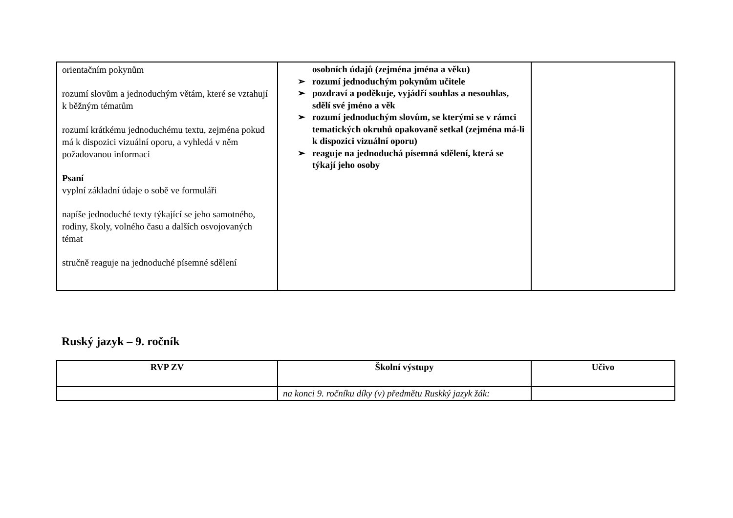| orientačním pokynům rozumí slovům a jednoduchým větám, které se vztahují k běžným tématům rozumí krátkému jednoduchému textu, zejména pokud má k dispozici vizuální oporu, a vyhledá v něm požadovanou informaci Psaní vyplní základní údaje o sobě ve formuláři napíše jednoduché texty týkající se jeho samotného, rodiny, školy, volného času a dalších osvojovaných témat stručně reaguje na jednoduché písemné sdělení | osobních údajů (zejména jména a věku) ➢ rozumí jednoduchým pokynům učitele ➢ pozdraví a poděkuje, vyjádří souhlas a nesouhlas, sdělí své jméno a věk ➢ rozumí jednoduchým slovům, se kterými se v rámci tematických okruhů opakovaně setkal (zejména má-li k dispozici vizuální oporu) ➢ reaguje na jednoduchá písemná sdělení, která se týkají jeho osoby | |
Ruský jazyk – 9. ročník
| RVP ZV | Školní výstupy | Učivo |
| --- | --- | --- |
| | na konci 9. ročníku díky (v) předmětu Ruskký jazyk žák: | |